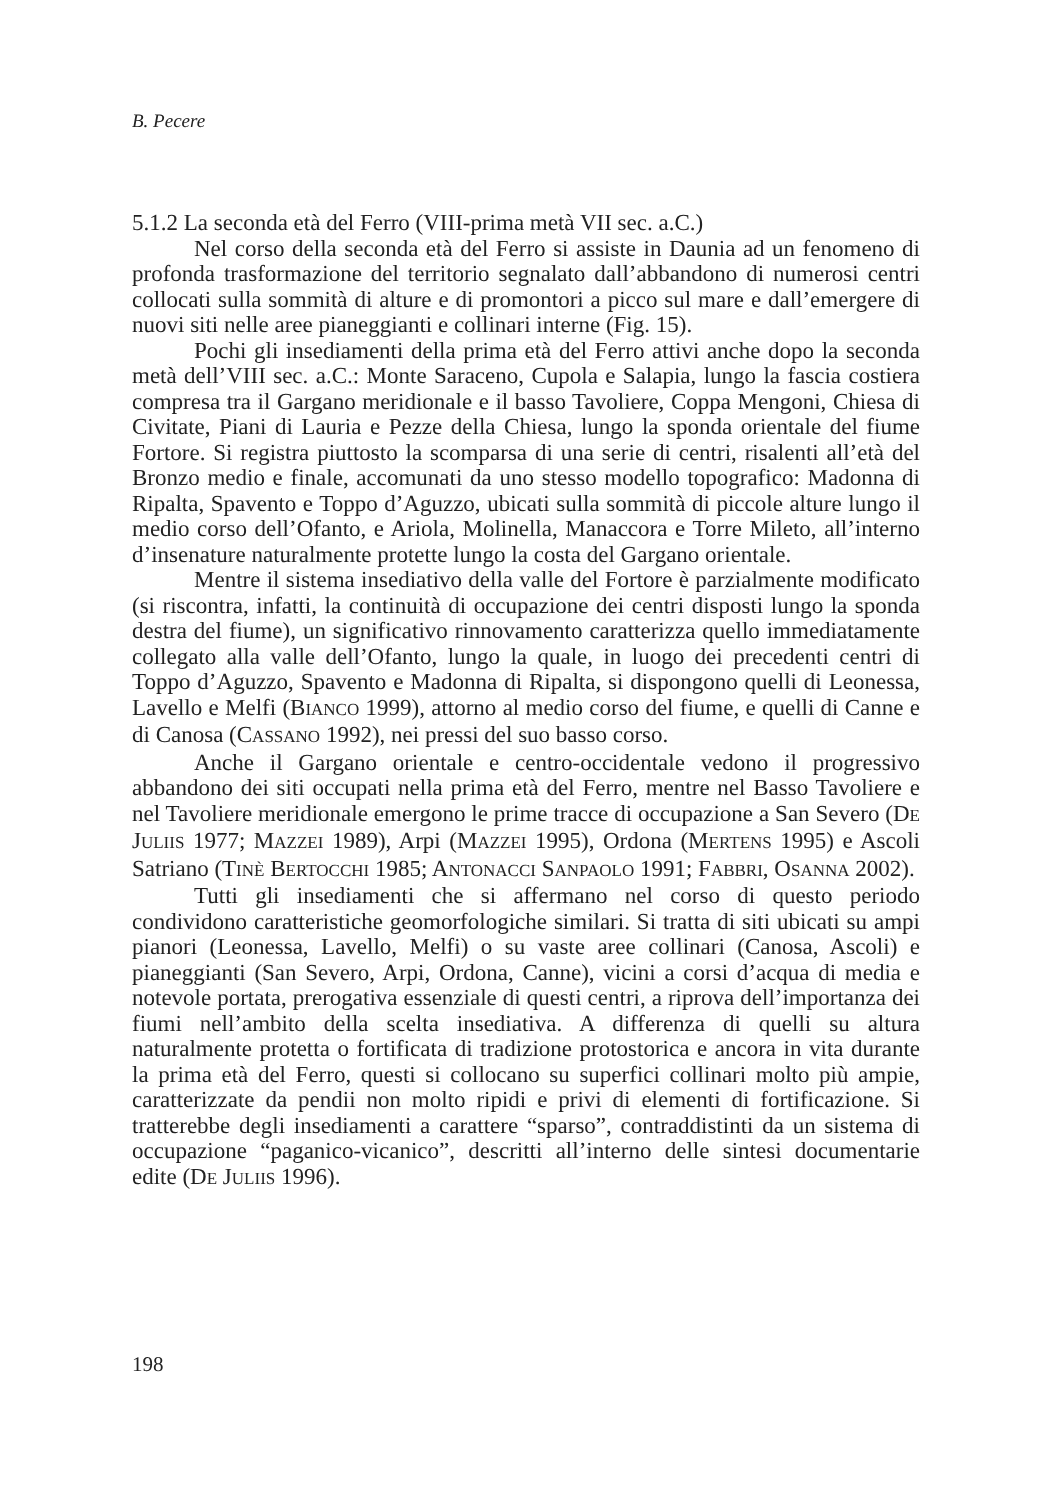B. Pecere
5.1.2 La seconda età del Ferro (VIII-prima metà VII sec. a.C.)
Nel corso della seconda età del Ferro si assiste in Daunia ad un fenomeno di profonda trasformazione del territorio segnalato dall’abbandono di numerosi centri collocati sulla sommità di alture e di promontori a picco sul mare e dall’emergere di nuovi siti nelle aree pianeggianti e collinari interne (Fig. 15).
Pochi gli insediamenti della prima età del Ferro attivi anche dopo la seconda metà dell’VIII sec. a.C.: Monte Saraceno, Cupola e Salapia, lungo la fascia costiera compresa tra il Gargano meridionale e il basso Tavoliere, Coppa Mengoni, Chiesa di Civitate, Piani di Lauria e Pezze della Chiesa, lungo la sponda orientale del fiume Fortore. Si registra piuttosto la scomparsa di una serie di centri, risalenti all’età del Bronzo medio e finale, accomunati da uno stesso modello topografico: Madonna di Ripalta, Spavento e Toppo d’Aguzzo, ubicati sulla sommità di piccole alture lungo il medio corso dell’Ofanto, e Ariola, Molinella, Manaccora e Torre Mileto, all’interno d’insenature naturalmente protette lungo la costa del Gargano orientale.
Mentre il sistema insediativo della valle del Fortore è parzialmente modificato (si riscontra, infatti, la continuità di occupazione dei centri disposti lungo la sponda destra del fiume), un significativo rinnovamento caratterizza quello immediatamente collegato alla valle dell’Ofanto, lungo la quale, in luogo dei precedenti centri di Toppo d’Aguzzo, Spavento e Madonna di Ripalta, si dispongono quelli di Leonessa, Lavello e Melfi (BIANCO 1999), attorno al medio corso del fiume, e quelli di Canne e di Canosa (CASSANO 1992), nei pressi del suo basso corso.
Anche il Gargano orientale e centro-occidentale vedono il progressivo abbandono dei siti occupati nella prima età del Ferro, mentre nel Basso Tavoliere e nel Tavoliere meridionale emergono le prime tracce di occupazione a San Severo (DE JULIIS 1977; MAZZEI 1989), Arpi (MAZZEI 1995), Ordona (MERTENS 1995) e Ascoli Satriano (TINÈ BERTOCCHI 1985; ANTONACCI SANPAOLO 1991; FABBRI, OSANNA 2002).
Tutti gli insediamenti che si affermano nel corso di questo periodo condividono caratteristiche geomorfologiche similari. Si tratta di siti ubicati su ampi pianori (Leonessa, Lavello, Melfi) o su vaste aree collinari (Canosa, Ascoli) e pianeggianti (San Severo, Arpi, Ordona, Canne), vicini a corsi d’acqua di media e notevole portata, prerogativa essenziale di questi centri, a riprova dell’importanza dei fiumi nell’ambito della scelta insediativa. A differenza di quelli su altura naturalmente protetta o fortificata di tradizione protostorica e ancora in vita durante la prima età del Ferro, questi si collocano su superfici collinari molto più ampie, caratterizzate da pendii non molto ripidi e privi di elementi di fortificazione. Si tratterebbe degli insediamenti a carattere “sparso”, contraddistinti da un sistema di occupazione “paganico-vicanico”, descritti all’interno delle sintesi documentarie edite (DE JULIIS 1996).
198